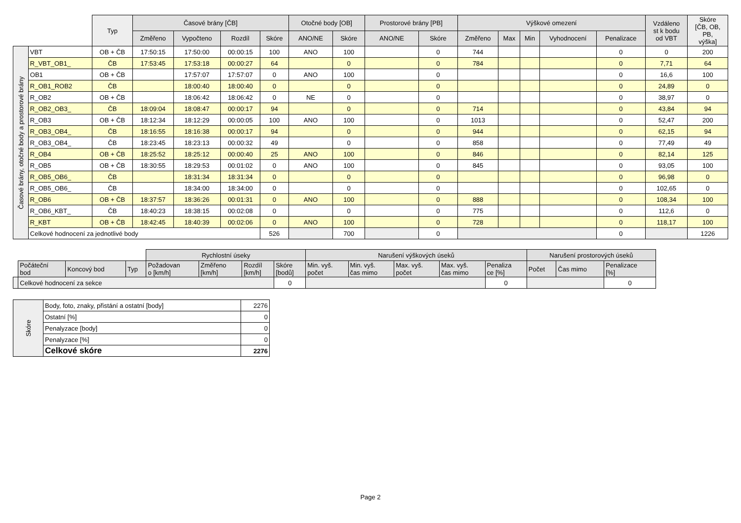| | | Typ | Časové brány [ČB] | | | | Otočné body [OB] | | Prostorové brány [PB] | | Výškové omezení | | | | | Vzdáleno st k bodu od VBT | Skóre [ČB, OB, PB, výška] |
| --- | --- | --- | --- | --- | --- | --- | --- | --- | --- | --- | --- | --- | --- | --- | --- | --- | --- |
| | | | Změřeno | Vypočteno | Rozdíl | Skóre | ANO/NE | Skóre | ANO/NE | Skóre | Změřeno | Max | Min | Vyhodnocení | Penalizace | | |
| Časové brány, otočné body a prostorové brány | VBT | OB + ČB | 17:50:15 | 17:50:00 | 00:00:15 | 100 | ANO | 100 | | 0 | 744 | | | | 0 | 0 | 200 |
| | R_VBT_OB1_ | ČB | 17:53:45 | 17:53:18 | 00:00:27 | 64 | | 0 | | 0 | 784 | | | | 0 | 7,71 | 64 |
| | OB1 | OB + ČB | | 17:57:07 | 17:57:07 | 0 | ANO | 100 | | 0 | | | | | 0 | 16,6 | 100 |
| | R_OB1_ROB2 | ČB | | 18:00:40 | 18:00:40 | 0 | | 0 | | 0 | | | | | 0 | 24,89 | 0 |
| | R_OB2 | OB + ČB | | 18:06:42 | 18:06:42 | 0 | NE | 0 | | 0 | | | | | 0 | 38,97 | 0 |
| | R_OB2_OB3_ | ČB | 18:09:04 | 18:08:47 | 00:00:17 | 94 | | 0 | | 0 | 714 | | | | 0 | 43,84 | 94 |
| | R_OB3 | OB + ČB | 18:12:34 | 18:12:29 | 00:00:05 | 100 | ANO | 100 | | 0 | 1013 | | | | 0 | 52,47 | 200 |
| | R_OB3_OB4_ | ČB | 18:16:55 | 18:16:38 | 00:00:17 | 94 | | 0 | | 0 | 944 | | | | 0 | 62,15 | 94 |
| | R_OB3_OB4_ | ČB | 18:23:45 | 18:23:13 | 00:00:32 | 49 | | 0 | | 0 | 858 | | | | 0 | 77,49 | 49 |
| | R_OB4 | OB + ČB | 18:25:52 | 18:25:12 | 00:00:40 | 25 | ANO | 100 | | 0 | 846 | | | | 0 | 82,14 | 125 |
| | R_OB5 | OB + ČB | 18:30:55 | 18:29:53 | 00:01:02 | 0 | ANO | 100 | | 0 | 845 | | | | 0 | 93,05 | 100 |
| | R_OB5_OB6_ | ČB | | 18:31:34 | 18:31:34 | 0 | | 0 | | 0 | | | | | 0 | 96,98 | 0 |
| | R_OB5_OB6_ | ČB | | 18:34:00 | 18:34:00 | 0 | | 0 | | 0 | | | | | 0 | 102,65 | 0 |
| | R_OB6 | OB + ČB | 18:37:57 | 18:36:26 | 00:01:31 | 0 | ANO | 100 | | 0 | 888 | | | | 0 | 108,34 | 100 |
| | R_OB6_KBT_ | ČB | 18:40:23 | 18:38:15 | 00:02:08 | 0 | | 0 | | 0 | 775 | | | | 0 | 112,6 | 0 |
| | R_KBT | OB + ČB | 18:42:45 | 18:40:39 | 00:02:06 | 0 | ANO | 100 | | 0 | 728 | | | | 0 | 118,17 | 100 |
| | Celkové hodnocení za jednotlivé body | | | | | 526 | | 700 | | 0 | | | | | 0 | | 1226 |
| | | | | Rychlostní úseky | | | | Narušení výškových úseků | | | | | Narušení prostorových úseků | | |
| | Počáteční bod | Koncový bod | Typ | Požadovan o [km/h] | Změřeno [km/h] | Rozdíl [km/h] | Skóre [bodů] | Min. vyš. počet | Min. vyš. čas mimo | Max. vyš. počet | Max. vyš. čas mimo | Penaliza ce [%] | Počet | Čas mimo | Penalizace [%] |
| | Celkové hodnocení za sekce | | | | | | 0 | | | | | 0 | | | 0 |
| Skóre | Body, foto, znaky, přistání a ostatní [body] | 2276 |
| | Ostatní [%] | 0 |
| | Penalyzace [body] | 0 |
| | Penalyzace [%] | 0 |
| | Celkové skóre | 2276 |
Page 2